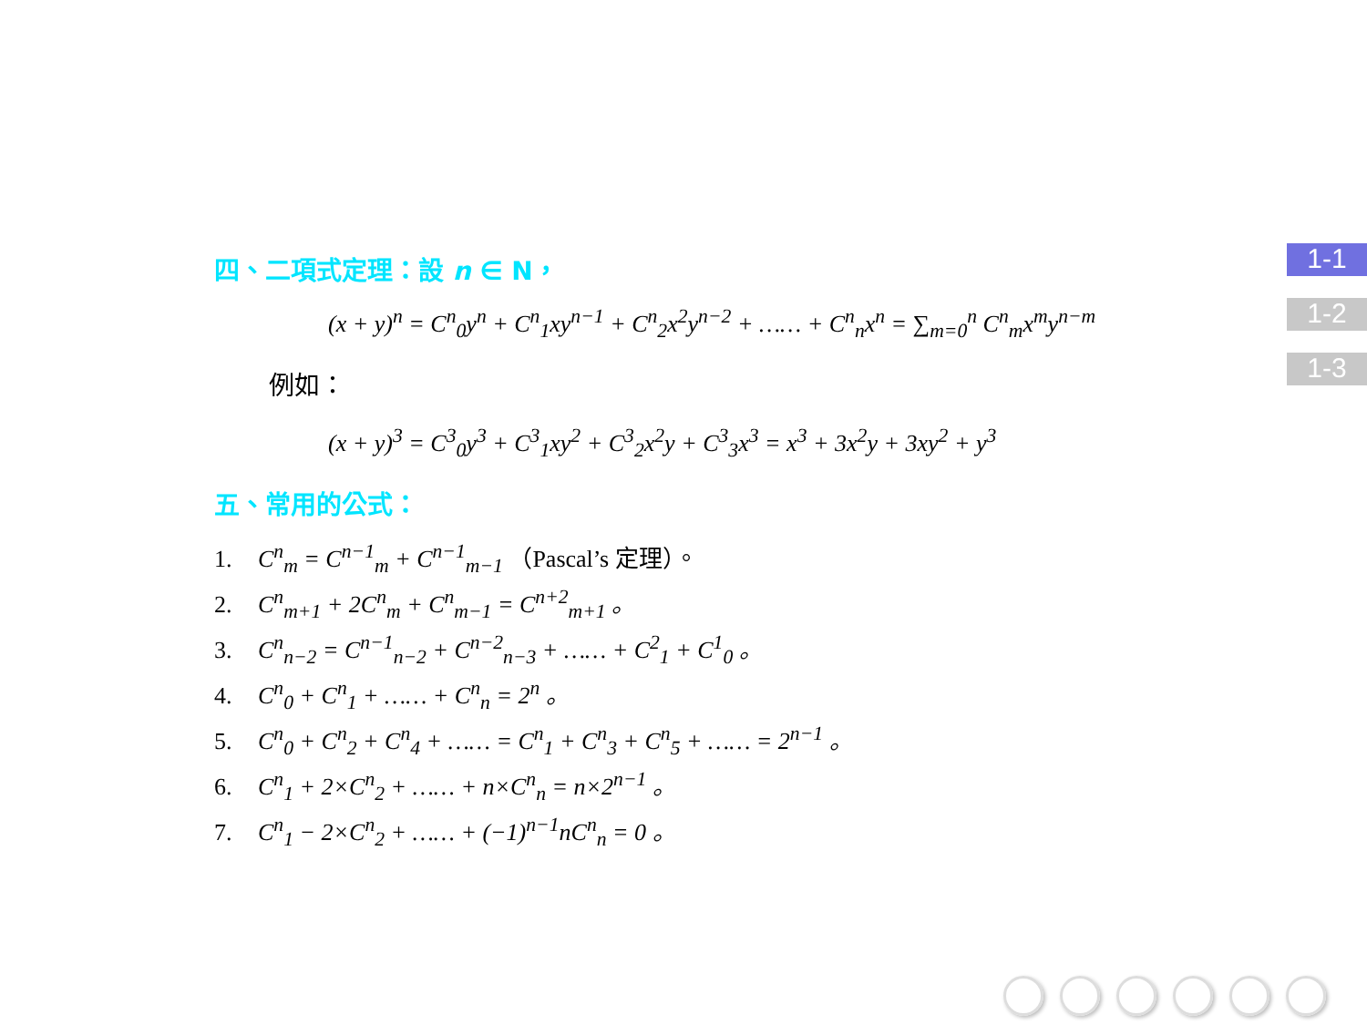四、二項式定理：設 n ∈ N，
(x + y)<sup>n</sup> = C<sup>n</sup><sub>0</sub>y<sup>n</sup> + C<sup>n</sup><sub>1</sub>xy<sup>n−1</sup> + C<sup>n</sup><sub>2</sub>x<sup>2</sup>y<sup>n−2</sup> + …… + C<sup>n</sup><sub>n</sub>x<sup>n</sup> = ∑<sub>m=0</sub><sup>n</sup> C<sup>n</sup><sub>m</sub>x<sup>m</sup>y<sup>n−m</sup>
例如：
(x + y)<sup>3</sup> = C<sup>3</sup><sub>0</sub>y<sup>3</sup> + C<sup>3</sup><sub>1</sub>xy<sup>2</sup> + C<sup>3</sup><sub>2</sub>x<sup>2</sup>y + C<sup>3</sup><sub>3</sub>x<sup>3</sup> = x<sup>3</sup> + 3x<sup>2</sup>y + 3xy<sup>2</sup> + y<sup>3</sup>
五、常用的公式：
1. C<sup>n</sup><sub>m</sub> = C<sup>n−1</sup><sub>m</sub> + C<sup>n−1</sup><sub>m−1</sub> （Pascal’s 定理）。
2. C<sup>n</sup><sub>m+1</sub> + 2C<sup>n</sup><sub>m</sub> + C<sup>n</sup><sub>m−1</sub> = C<sup>n+2</sup><sub>m+1</sub> 。
3. C<sup>n</sup><sub>n−2</sub> = C<sup>n−1</sup><sub>n−2</sub> + C<sup>n−2</sup><sub>n−3</sub> + …… + C<sup>2</sup><sub>1</sub> + C<sup>1</sup><sub>0</sub> 。
4. C<sup>n</sup><sub>0</sub> + C<sup>n</sup><sub>1</sub> + …… + C<sup>n</sup><sub>n</sub> = 2<sup>n</sup> 。
5. C<sup>n</sup><sub>0</sub> + C<sup>n</sup><sub>2</sub> + C<sup>n</sup><sub>4</sub> + …… = C<sup>n</sup><sub>1</sub> + C<sup>n</sup><sub>3</sub> + C<sup>n</sup><sub>5</sub> + …… = 2<sup>n−1</sup> 。
6. C<sup>n</sup><sub>1</sub> + 2×C<sup>n</sup><sub>2</sub> + …… + n×C<sup>n</sup><sub>n</sub> = n×2<sup>n−1</sup> 。
7. C<sup>n</sup><sub>1</sub> − 2×C<sup>n</sup><sub>2</sub> + …… + (−1)<sup>n−1</sup>nC<sup>n</sup><sub>n</sub> = 0 。
1-1
1-2
1-3